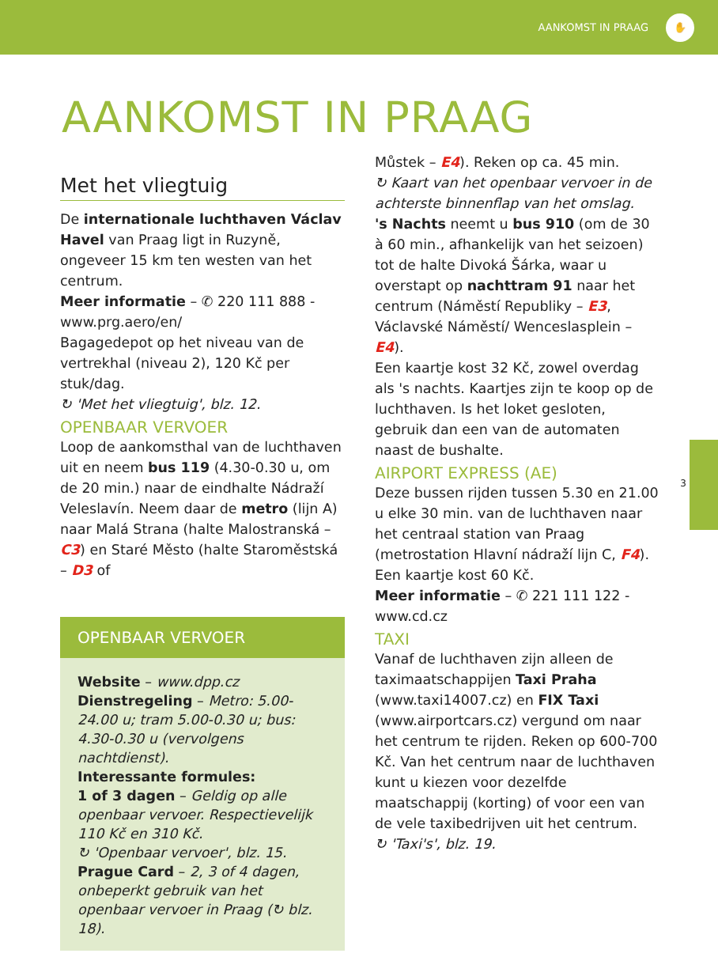AANKOMST IN PRAAG ✋
AANKOMST IN PRAAG
Met het vliegtuig
De internationale luchthaven Václav Havel van Praag ligt in Ruzyně, ongeveer 15 km ten westen van het centrum.
Meer informatie – ✆ 220 111 888 - www.prg.aero/en/
Bagagedepot op het niveau van de vertrekhal (niveau 2), 120 Kč per stuk/dag.
↻ 'Met het vliegtuig', blz. 12.
OPENBAAR VERVOER
Loop de aankomsthal van de luchthaven uit en neem bus 119 (4.30-0.30 u, om de 20 min.) naar de eindhalte Nádraží Veleslavín. Neem daar de metro (lijn A) naar Malá Strana (halte Malostranská – C3) en Staré Město (halte Staroměstská – D3 of
OPENBAAR VERVOER
Website – www.dpp.cz
Dienstregeling – Metro: 5.00-24.00 u; tram 5.00-0.30 u; bus: 4.30-0.30 u (vervolgens nachtdienst).
Interessante formules:
1 of 3 dagen – Geldig op alle openbaar vervoer. Respectievelijk 110 Kč en 310 Kč.
↻ 'Openbaar vervoer', blz. 15.
Prague Card – 2, 3 of 4 dagen, onbeperkt gebruik van het openbaar vervoer in Praag (↻ blz. 18).
Můstek – E4). Reken op ca. 45 min.
↻ Kaart van het openbaar vervoer in de achterste binnenflap van het omslag.
's Nachts neemt u bus 910 (om de 30 à 60 min., afhankelijk van het seizoen) tot de halte Divoká Šárka, waar u overstapt op nachttram 91 naar het centrum (Náměstí Republiky – E3, Václavské Náměstí/ Wenceslasplein – E4).
Een kaartje kost 32 Kč, zowel overdag als 's nachts. Kaartjes zijn te koop op de luchthaven. Is het loket gesloten, gebruik dan een van de automaten naast de bushalte.
AIRPORT EXPRESS (AE)
Deze bussen rijden tussen 5.30 en 21.00 u elke 30 min. van de luchthaven naar het centraal station van Praag (metrostation Hlavní nádraží lijn C, F4). Een kaartje kost 60 Kč.
Meer informatie – ✆ 221 111 122 - www.cd.cz
TAXI
Vanaf de luchthaven zijn alleen de taximaatschappijen Taxi Praha (www.taxi14007.cz) en FIX Taxi (www.airportcars.cz) vergund om naar het centrum te rijden. Reken op 600-700 Kč. Van het centrum naar de luchthaven kunt u kiezen voor dezelfde maatschappij (korting) of voor een van de vele taxibedrijven uit het centrum.
↻ 'Taxi's', blz. 19.
3